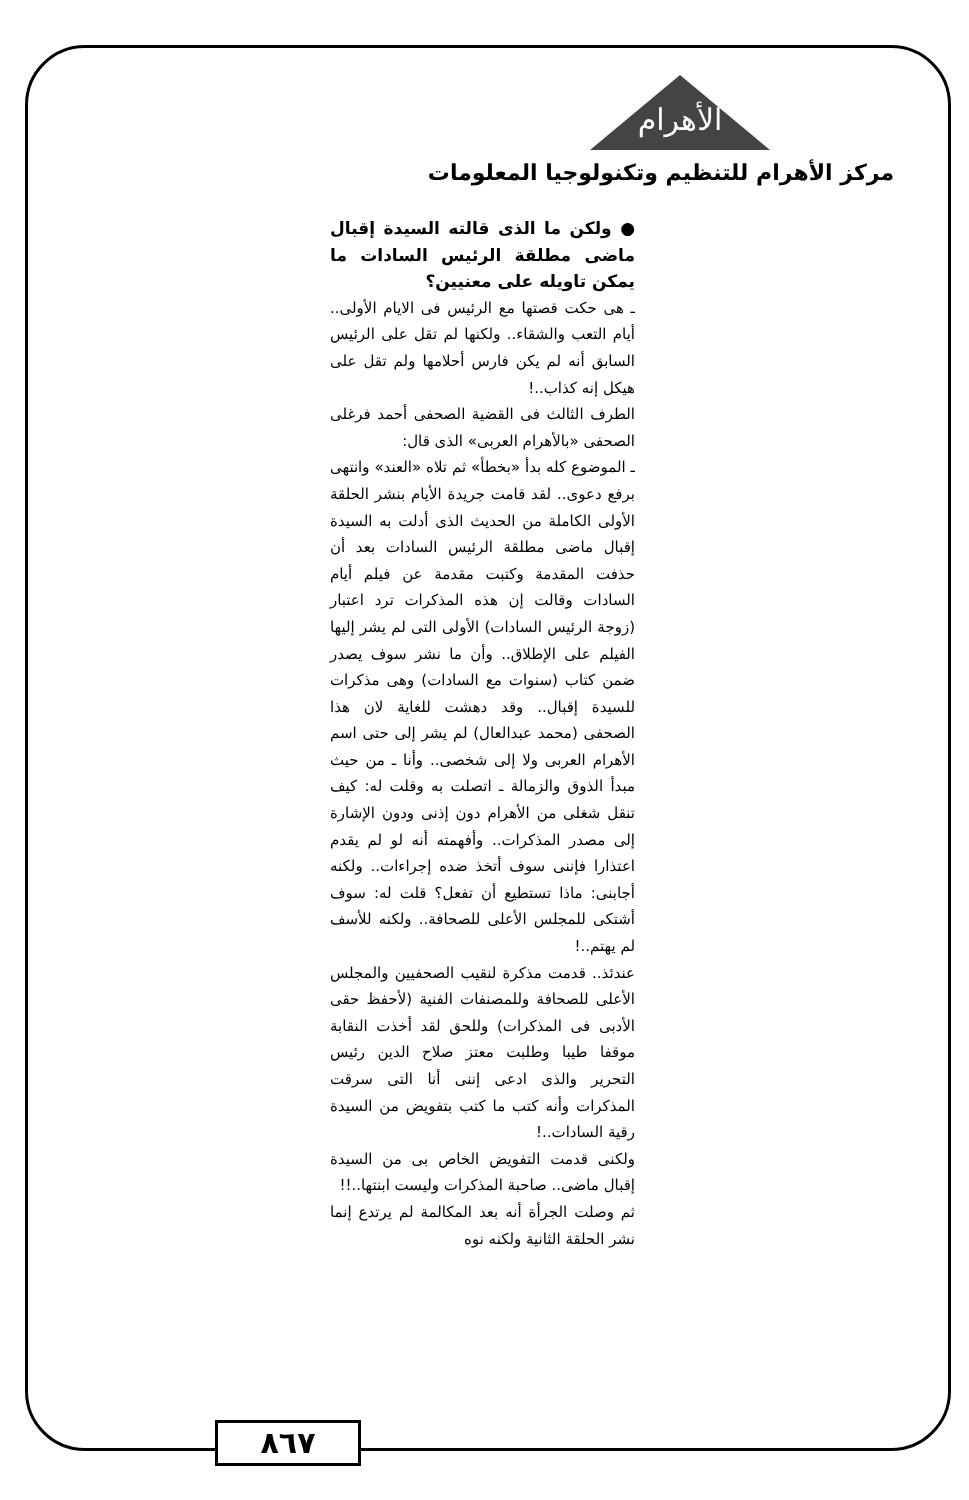الأهرام
مركز الأهرام للتنظيم وتكنولوجيا المعلومات
● ولكن ما الذى قالته السيدة إقبال ماضى مطلقة الرئيس السادات ما يمكن تاويله على معنيين؟
ـ هى حكت قصتها مع الرئيس فى الايام الأولى.. أيام التعب والشقاء.. ولكنها لم تقل على الرئيس السابق أنه لم يكن فارس أحلامها ولم تقل على هيكل إنه كذاب..!
الطرف الثالث فى القضية الصحفى أحمد فرغلى الصحفى «بالأهرام العربى» الذى قال:
ـ الموضوع كله بدأ «بخطأ» ثم تلاه «العند» وانتهى برفع دعوى.. لقد قامت جريدة الأيام بنشر الحلقة الأولى الكاملة من الحديث الذى أدلت به السيدة إقبال ماضى مطلقة الرئيس السادات بعد أن حذفت المقدمة وكتبت مقدمة عن فيلم أيام السادات وقالت إن هذه المذكرات ترد اعتبار (زوجة الرئيس السادات) الأولى التى لم يشر إليها الفيلم على الإطلاق.. وأن ما نشر سوف يصدر ضمن كتاب (سنوات مع السادات) وهى مذكرات للسيدة إقبال.. وقد دهشت للغاية لان هذا الصحفى (محمد عبدالعال) لم يشر إلى حتى اسم الأهرام العربى ولا إلى شخصى.. وأنا ـ من حيث مبدأ الذوق والزمالة ـ اتصلت به وقلت له: كيف تنقل شغلى من الأهرام دون إذنى ودون الإشارة إلى مصدر المذكرات.. وأفهمته أنه لو لم يقدم اعتذارا فإننى سوف أتخذ ضده إجراءات.. ولكنه أجابنى: ماذا تستطيع أن تفعل؟ قلت له: سوف أشتكى للمجلس الأعلى للصحافة.. ولكنه للأسف لم يهتم..!
عندئذ.. قدمت مذكرة لنقيب الصحفيين والمجلس الأعلى للصحافة وللمصنفات الفنية (لأحفظ حقى الأدبى فى المذكرات) وللحق لقد أخذت النقابة موقفا طيبا وطلبت معتز صلاح الدين رئيس التحرير والذى ادعى إننى أنا التى سرقت المذكرات وأنه كتب ما كتب بتفويض من السيدة رقية السادات..!
ولكنى قدمت التفويض الخاص بى من السيدة إقبال ماضى.. صاحبة المذكرات وليست ابنتها..!!
ثم وصلت الجرأة أنه بعد المكالمة لم يرتدع إنما نشر الحلقة الثانية ولكنه نوه
٨٦٧